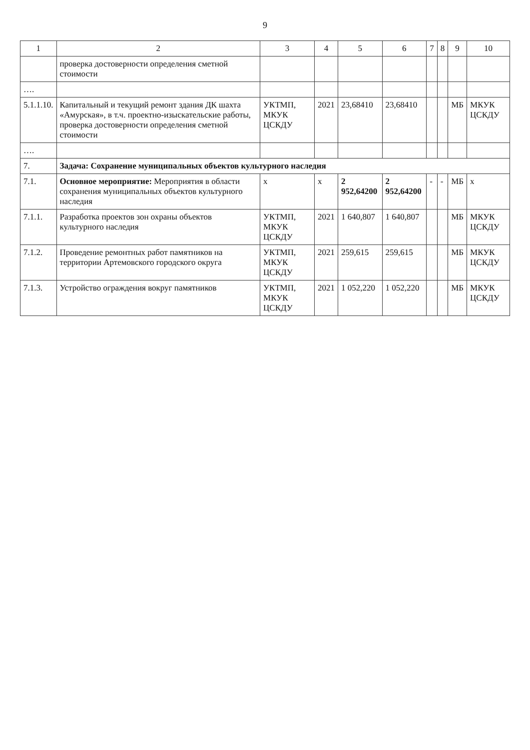9
| 1 | 2 | 3 | 4 | 5 | 6 | 7 | 8 | 9 | 10 |
| --- | --- | --- | --- | --- | --- | --- | --- | --- | --- |
| | проверка достоверности определения сметной стоимости | | | | | | | | |
| …. | | | | | | | | | |
| 5.1.1.10. | Капитальный и текущий ремонт здания ДК шахта «Амурская», в т.ч. проектно-изыскательские работы, проверка достоверности определения сметной стоимости | УКТМП, МКУК ЦСКДУ | 2021 | 23,68410 | 23,68410 | | | МБ | МКУК ЦСКДУ |
| …. | | | | | | | | | |
| 7. | Задача: Сохранение муниципальных объектов культурного наследия | | | | | | | | |
| 7.1. | Основное мероприятие: Мероприятия в области сохранения муниципальных объектов культурного наследия | х | х | 2 952,64200 | 2 952,64200 | - | - | МБ | х |
| 7.1.1. | Разработка проектов зон охраны объектов культурного наследия | УКТМП, МКУК ЦСКДУ | 2021 | 1 640,807 | 1 640,807 | | | МБ | МКУК ЦСКДУ |
| 7.1.2. | Проведение ремонтных работ памятников на территории Артемовского городского округа | УКТМП, МКУК ЦСКДУ | 2021 | 259,615 | 259,615 | | | МБ | МКУК ЦСКДУ |
| 7.1.3. | Устройство ограждения вокруг памятников | УКТМП, МКУК ЦСКДУ | 2021 | 1 052,220 | 1 052,220 | | | МБ | МКУК ЦСКДУ |